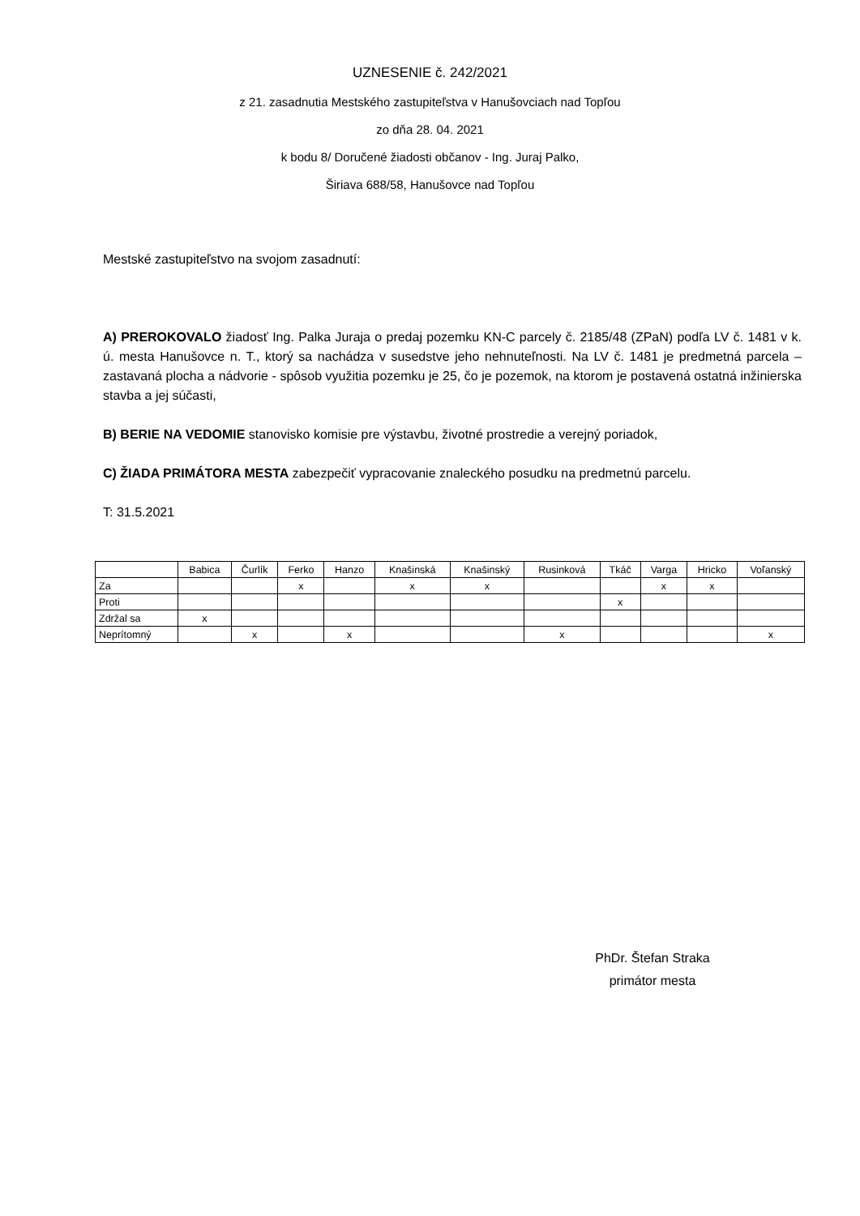UZNESENIE č. 242/2021
z 21. zasadnutia Mestského zastupiteľstva v Hanušovciach nad Topľou
zo dňa 28. 04. 2021
k bodu 8/ Doručené žiadosti občanov - Ing. Juraj Palko,
Širiava 688/58, Hanušovce nad Topľou
Mestské zastupiteľstvo na svojom zasadnutí:
A) PREROKOVALO žiadosť Ing. Palka Juraja o predaj pozemku KN-C parcely č. 2185/48 (ZPaN) podľa LV č. 1481 v k. ú. mesta Hanušovce n. T., ktorý sa nachádza v susedstve jeho nehnuteľnosti. Na LV č. 1481 je predmetná parcela – zastavaná plocha a nádvorie - spôsob využitia pozemku je 25, čo je pozemok, na ktorom je postavená ostatná inžinierska stavba a jej súčasti,
B) BERIE NA VEDOMIE stanovisko komisie pre výstavbu, životné prostredie a verejný poriadok,
C) ŽIADA PRIMÁTORA MESTA zabezpečiť vypracovanie znaleckého posudku na predmetnú parcelu.
T: 31.5.2021
| | Babica | Čurlík | Ferko | Hanzo | Knašinská | Knašinský | Rusinková | Tkáč | Varga | Hricko | Voľanský |
| --- | --- | --- | --- | --- | --- | --- | --- | --- | --- | --- | --- |
| Za | | | x | | x | x | | | x | x | |
| Proti | | | | | | | | x | | | |
| Zdržal sa | x | | | | | | | | | | |
| Neprítomný | | x | | x | | | x | | | | x |
PhDr. Štefan Straka
primátor mesta